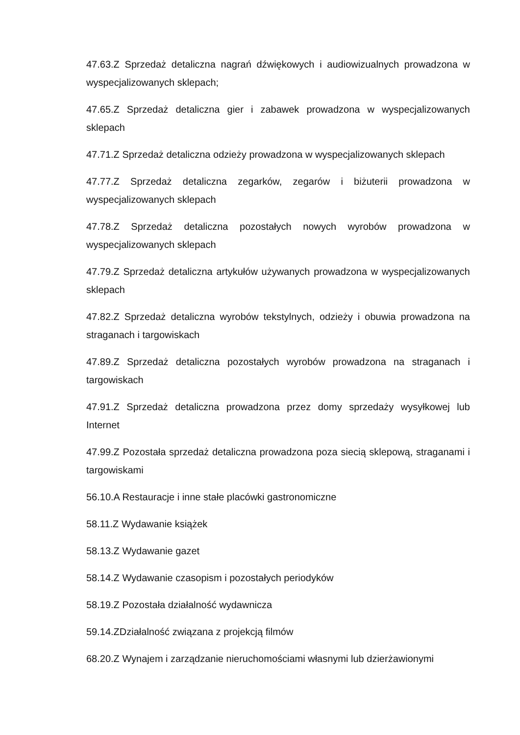47.63.Z Sprzedaż detaliczna nagrań dźwiękowych i audiowizualnych prowadzona w wyspecjalizowanych sklepach;
47.65.Z Sprzedaż detaliczna gier i zabawek prowadzona w wyspecjalizowanych sklepach
47.71.Z Sprzedaż detaliczna odzieży prowadzona w wyspecjalizowanych sklepach
47.77.Z Sprzedaż detaliczna zegarków, zegarów i biżuterii prowadzona w wyspecjalizowanych sklepach
47.78.Z Sprzedaż detaliczna pozostałych nowych wyrobów prowadzona w wyspecjalizowanych sklepach
47.79.Z Sprzedaż detaliczna artykułów używanych prowadzona w wyspecjalizowanych sklepach
47.82.Z Sprzedaż detaliczna wyrobów tekstylnych, odzieży i obuwia prowadzona na straganach i targowiskach
47.89.Z Sprzedaż detaliczna pozostałych wyrobów prowadzona na straganach i targowiskach
47.91.Z Sprzedaż detaliczna prowadzona przez domy sprzedaży wysyłkowej lub Internet
47.99.Z Pozostała sprzedaż detaliczna prowadzona poza siecią sklepową, straganami i targowiskami
56.10.A Restauracje i inne stałe placówki gastronomiczne
58.11.Z Wydawanie książek
58.13.Z Wydawanie gazet
58.14.Z Wydawanie czasopism i pozostałych periodyków
58.19.Z Pozostała działalność wydawnicza
59.14.ZDziałalność związana z projekcją filmów
68.20.Z Wynajem i zarządzanie nieruchomościami własnymi lub dzierżawionymi